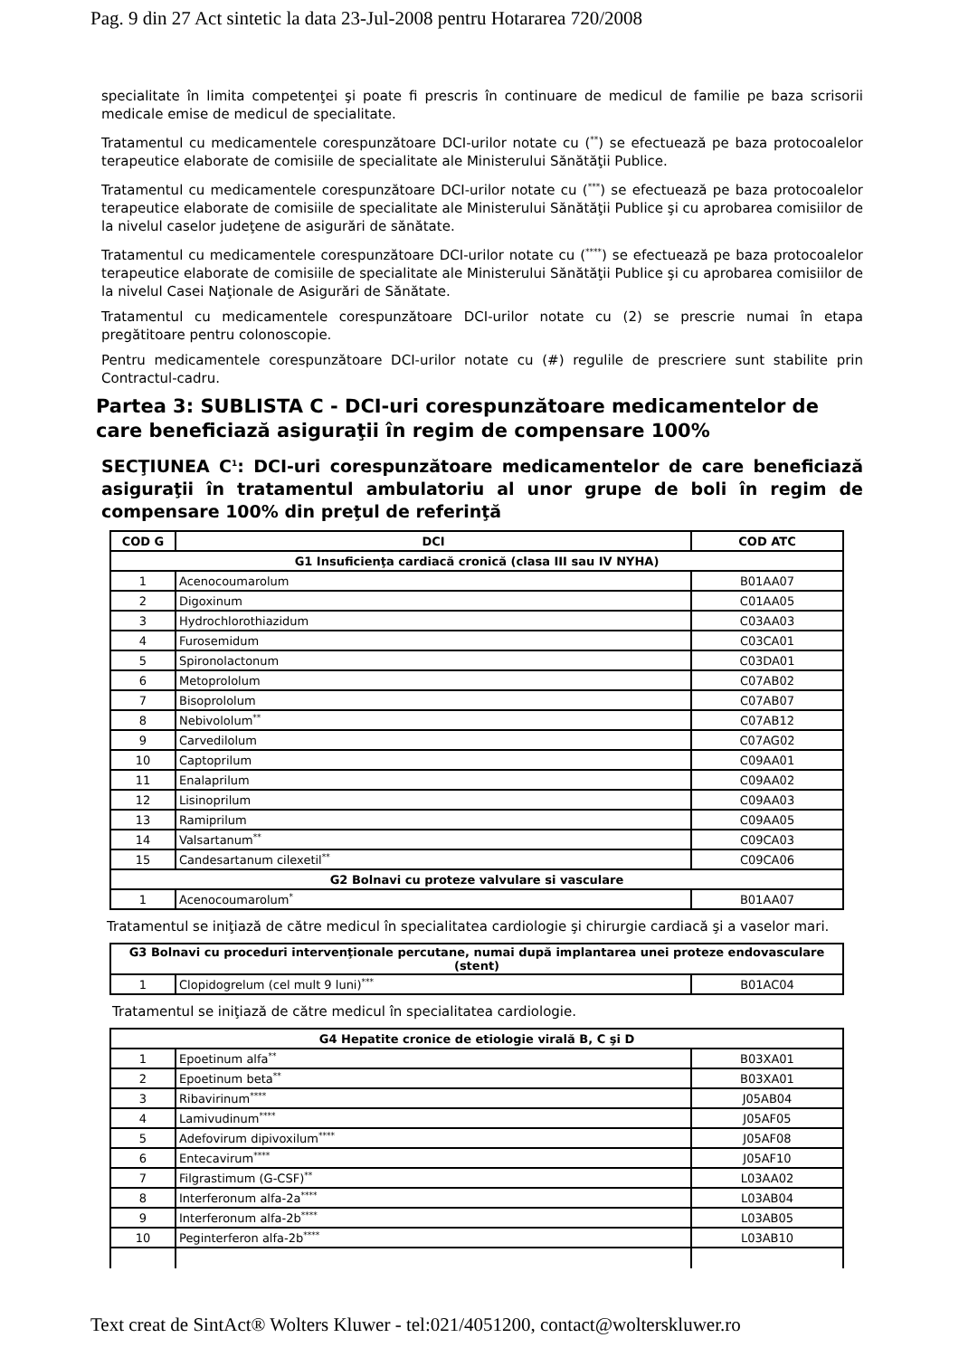Pag. 9 din 27 Act sintetic la data 23-Jul-2008 pentru Hotararea 720/2008
specialitate în limita competenţei şi poate fi prescris în continuare de medicul de familie pe baza scrisorii medicale emise de medicul de specialitate.
Tratamentul cu medicamentele corespunzătoare DCI-urilor notate cu (<sup>**</sup>) se efectuează pe baza protocoalelor terapeutice elaborate de comisiile de specialitate ale Ministerului Sănătăţii Publice.
Tratamentul cu medicamentele corespunzătoare DCI-urilor notate cu (<sup>***</sup>) se efectuează pe baza protocoalelor terapeutice elaborate de comisiile de specialitate ale Ministerului Sănătăţii Publice şi cu aprobarea comisiilor de la nivelul caselor judeţene de asigurări de sănătate.
Tratamentul cu medicamentele corespunzătoare DCI-urilor notate cu (<sup>****</sup>) se efectuează pe baza protocoalelor terapeutice elaborate de comisiile de specialitate ale Ministerului Sănătăţii Publice şi cu aprobarea comisiilor de la nivelul Casei Naţionale de Asigurări de Sănătate.
Tratamentul cu medicamentele corespunzătoare DCI-urilor notate cu (2) se prescrie numai în etapa pregătitoare pentru colonoscopie.
Pentru medicamentele corespunzătoare DCI-urilor notate cu (#) regulile de prescriere sunt stabilite prin Contractul-cadru.
Partea 3: SUBLISTA C - DCI-uri corespunzătoare medicamentelor de care beneficiază asiguraţii în regim de compensare 100%
SECŢIUNEA C<sup>1</sup>: DCI-uri corespunzătoare medicamentelor de care beneficiază asiguraţii în tratamentul ambulatoriu al unor grupe de boli în regim de compensare 100% din preţul de referinţă
| COD G | DCI | COD ATC |
| --- | --- | --- |
| G1 Insuficienţa cardiacă cronică (clasa III sau IV NYHA) | | |
| 1 | Acenocoumarolum | B01AA07 |
| 2 | Digoxinum | C01AA05 |
| 3 | Hydrochlorothiazidum | C03AA03 |
| 4 | Furosemidum | C03CA01 |
| 5 | Spironolactonum | C03DA01 |
| 6 | Metoprololum | C07AB02 |
| 7 | Bisoprololum | C07AB07 |
| 8 | Nebivololum<sup>**</sup> | C07AB12 |
| 9 | Carvedilolum | C07AG02 |
| 10 | Captoprilum | C09AA01 |
| 11 | Enalaprilum | C09AA02 |
| 12 | Lisinoprilum | C09AA03 |
| 13 | Ramiprilum | C09AA05 |
| 14 | Valsartanum<sup>**</sup> | C09CA03 |
| 15 | Candesartanum cilexetil<sup>**</sup> | C09CA06 |
| G2 Bolnavi cu proteze valvulare si vasculare | | |
| 1 | Acenocoumarolum<sup>*</sup> | B01AA07 |
Tratamentul se iniţiază de către medicul în specialitatea cardiologie şi chirurgie cardiacă şi a vaselor mari.
| G3 Bolnavi cu proceduri intervenţionale percutane, numai după implantarea unei proteze endovasculare (stent) | | |
| --- | --- | --- |
| 1 | Clopidogrelum (cel mult 9 luni)<sup>***</sup> | B01AC04 |
Tratamentul se iniţiază de către medicul în specialitatea cardiologie.
| G4 Hepatite cronice de etiologie virală B, C şi D | | |
| --- | --- | --- |
| 1 | Epoetinum alfa<sup>**</sup> | B03XA01 |
| 2 | Epoetinum beta<sup>**</sup> | B03XA01 |
| 3 | Ribavirinum<sup>****</sup> | J05AB04 |
| 4 | Lamivudinum<sup>****</sup> | J05AF05 |
| 5 | Adefovirum dipivoxilum<sup>****</sup> | J05AF08 |
| 6 | Entecavirum<sup>****</sup> | J05AF10 |
| 7 | Filgrastimum (G-CSF)<sup>**</sup> | L03AA02 |
| 8 | Interferonum alfa-2a<sup>****</sup> | L03AB04 |
| 9 | Interferonum alfa-2b<sup>****</sup> | L03AB05 |
| 10 | Peginterferon alfa-2b<sup>****</sup> | L03AB10 |
Text creat de SintAct® Wolters Kluwer - tel:021/4051200, contact@wolterskluwer.ro